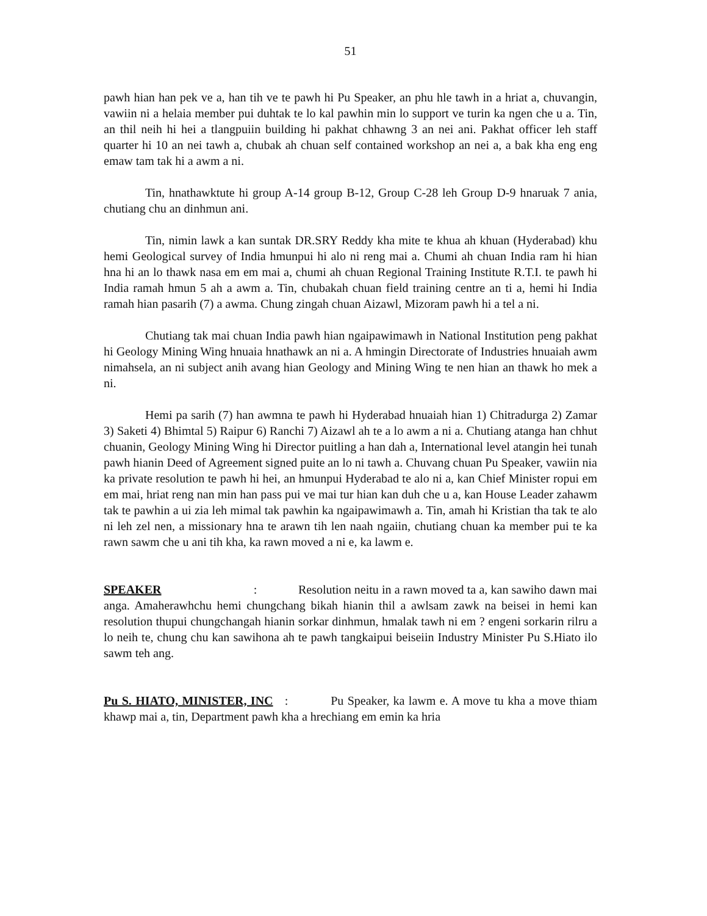51
pawh hian han pek ve a, han tih ve te pawh hi Pu Speaker, an phu hle tawh in a hriat a, chuvangin, vawiin ni a helaia member pui duhtak te lo kal pawhin min lo support ve turin ka ngen che u a. Tin, an thil neih hi hei a tlangpuiin building hi pakhat chhawng 3 an nei ani. Pakhat officer leh staff quarter hi 10 an nei tawh a, chubak ah chuan self contained workshop an nei a, a bak kha eng eng emaw tam tak hi a awm a ni.
Tin, hnathawktute hi group A-14 group B-12, Group C-28 leh Group D-9 hnaruak 7 ania, chutiang chu an dinhmun ani.
Tin, nimin lawk a kan suntak DR.SRY Reddy kha mite te khua ah khuan (Hyderabad) khu hemi Geological survey of India hmunpui hi alo ni reng mai a. Chumi ah chuan India ram hi hian hna hi an lo thawk nasa em em mai a, chumi ah chuan Regional Training Institute R.T.I. te pawh hi India ramah hmun 5 ah a awm a. Tin, chubakah chuan field training centre an ti a, hemi hi India ramah hian pasarih (7) a awma. Chung zingah chuan Aizawl, Mizoram pawh hi a tel a ni.
Chutiang tak mai chuan India pawh hian ngaipawimawh in National Institution peng pakhat hi Geology Mining Wing hnuaia hnathawk an ni a. A hmingin Directorate of Industries hnuaiah awm nimahsela, an ni subject anih avang hian Geology and Mining Wing te nen hian an thawk ho mek a ni.
Hemi pa sarih (7) han awmna te pawh hi Hyderabad hnuaiah hian 1) Chitradurga 2) Zamar 3) Saketi 4) Bhimtal 5) Raipur 6) Ranchi 7) Aizawl ah te a lo awm a ni a. Chutiang atanga han chhut chuanin, Geology Mining Wing hi Director puitling a han dah a, International level atangin hei tunah pawh hianin Deed of Agreement signed puite an lo ni tawh a. Chuvang chuan Pu Speaker, vawiin nia ka private resolution te pawh hi hei, an hmunpui Hyderabad te alo ni a, kan Chief Minister ropui em em mai, hriat reng nan min han pass pui ve mai tur hian kan duh che u a, kan House Leader zahawm tak te pawhin a ui zia leh mimal tak pawhin ka ngaipawimawh a. Tin, amah hi Kristian tha tak te alo ni leh zel nen, a missionary hna te arawn tih len naah ngaiin, chutiang chuan ka member pui te ka rawn sawm che u ani tih kha, ka rawn moved a ni e, ka lawm e.
SPEAKER : Resolution neitu in a rawn moved ta a, kan sawiho dawn mai anga. Amaherawhchu hemi chungchang bikah hianin thil a awlsam zawk na beisei in hemi kan resolution thupui chungchangah hianin sorkar dinhmun, hmalak tawh ni em ? engeni sorkarin rilru a lo neih te, chung chu kan sawihona ah te pawh tangkaipui beiseiin Industry Minister Pu S.Hiato ilo sawm teh ang.
Pu S. HIATO, MINISTER, INC : Pu Speaker, ka lawm e. A move tu kha a move thiam khawp mai a, tin, Department pawh kha a hrechiang em emin ka hria